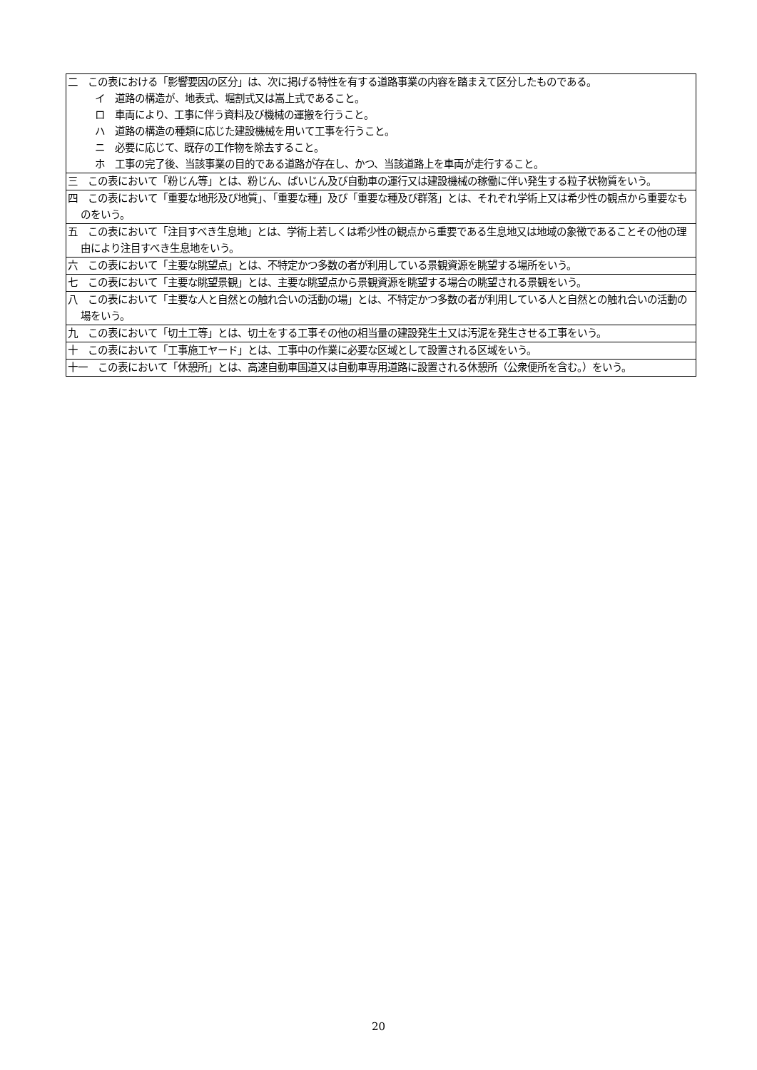| 二 この表における「影響要因の区分」は、次に掲げる特性を有する道路事業の内容を踏まえて区分したものである。 イ 道路の構造が、地表式、堀割式又は嵩上式であること。 ロ 車両により、工事に伴う資料及び機械の運搬を行うこと。 ハ 道路の構造の種類に応じた建設機械を用いて工事を行うこと。 ニ 必要に応じて、既存の工作物を除去すること。 ホ 工事の完了後、当該事業の目的である道路が存在し、かつ、当該道路上を車両が走行すること。 |
| 三 この表において「粉じん等」とは、粉じん、ばいじん及び自動車の運行又は建設機械の稼働に伴い発生する粒子状物質をいう。 |
| 四 この表において「重要な地形及び地質」、「重要な種」及び「重要な種及び群落」とは、それぞれ学術上又は希少性の観点から重要なものをいう。 |
| 五 この表において「注目すべき生息地」とは、学術上若しくは希少性の観点から重要である生息地又は地域の象徴であることその他の理由により注目すべき生息地をいう。 |
| 六 この表において「主要な眺望点」とは、不特定かつ多数の者が利用している景観資源を眺望する場所をいう。 |
| 七 この表において「主要な眺望景観」とは、主要な眺望点から景観資源を眺望する場合の眺望される景観をいう。 |
| 八 この表において「主要な人と自然との触れ合いの活動の場」とは、不特定かつ多数の者が利用している人と自然との触れ合いの活動の場をいう。 |
| 九 この表において「切土工等」とは、切土をする工事その他の相当量の建設発生土又は汚泥を発生させる工事をいう。 |
| 十 この表において「工事施工ヤード」とは、工事中の作業に必要な区域として設置される区域をいう。 |
| 十一 この表において「休憩所」とは、高速自動車国道又は自動車専用道路に設置される休憩所（公衆便所を含む。）をいう。 |
20